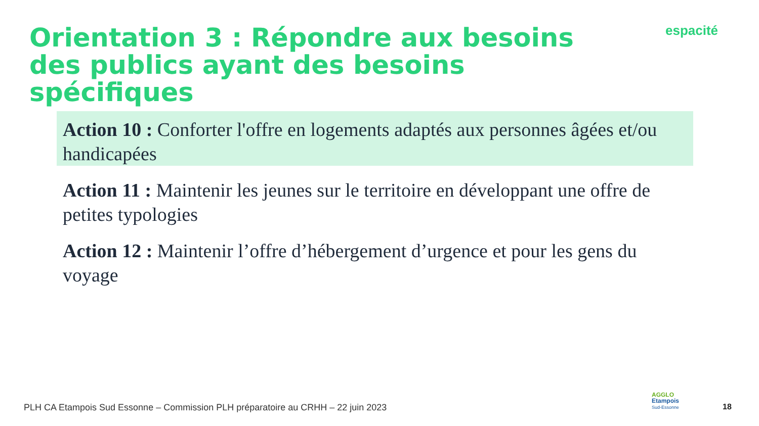Orientation 3 : Répondre aux besoins des publics ayant des besoins spécifiques
espacité
Action 10 : Conforter l'offre en logements adaptés aux personnes âgées et/ou handicapées
Action 11 : Maintenir les jeunes sur le territoire en développant une offre de petites typologies
Action 12 : Maintenir l’offre d’hébergement d’urgence et pour les gens du voyage
PLH CA Etampois Sud Essonne – Commission PLH préparatoire au CRHH – 22 juin 2023
AGGLO
Etampois
Sud-Essonne
18